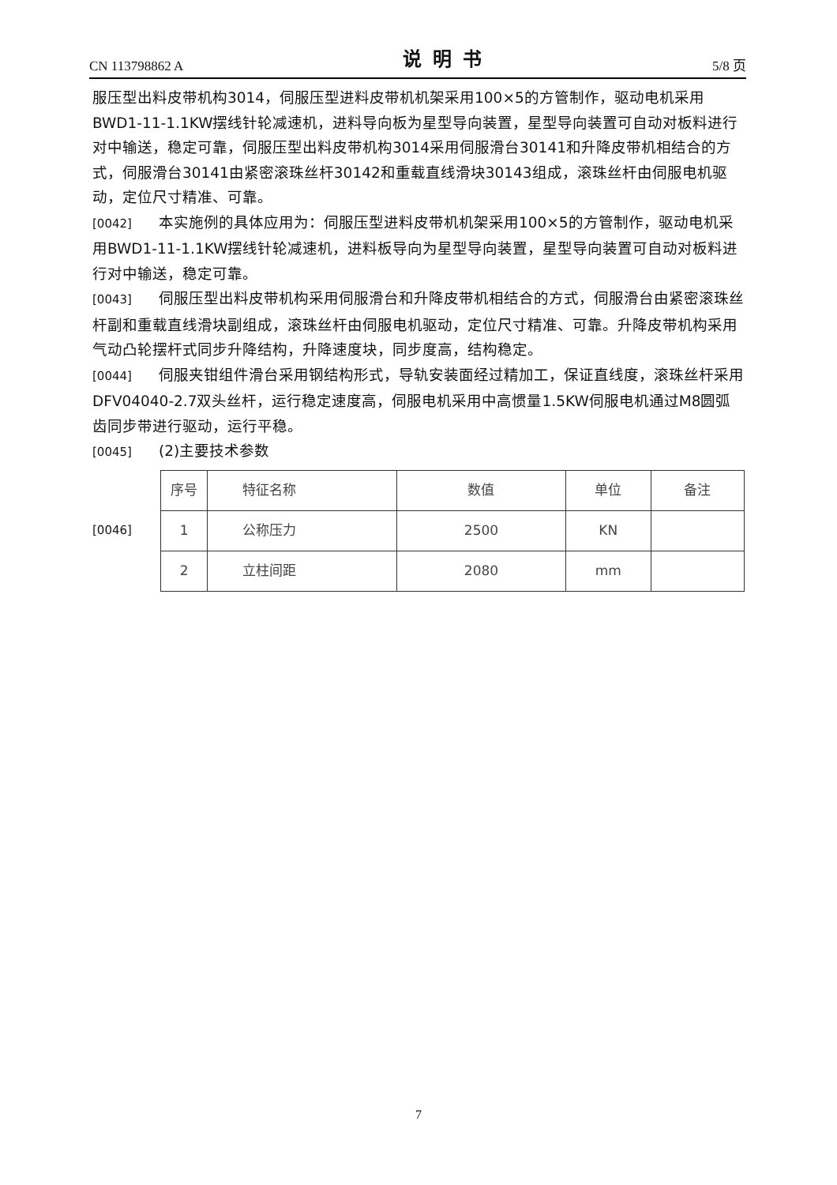CN 113798862 A 说明书 5/8 页
服压型出料皮带机构3014，伺服压型进料皮带机机架采用100×5的方管制作，驱动电机采用BWD1-11-1.1KW摆线针轮减速机，进料导向板为星型导向装置，星型导向装置可自动对板料进行对中输送，稳定可靠，伺服压型出料皮带机构3014采用伺服滑台30141和升降皮带机相结合的方式，伺服滑台30141由紧密滚珠丝杆30142和重载直线滑块30143组成，滚珠丝杆由伺服电机驱动，定位尺寸精准、可靠。
[0042] 本实施例的具体应用为：伺服压型进料皮带机机架采用100×5的方管制作，驱动电机采用BWD1-11-1.1KW摆线针轮减速机，进料板导向为星型导向装置，星型导向装置可自动对板料进行对中输送，稳定可靠。
[0043] 伺服压型出料皮带机构采用伺服滑台和升降皮带机相结合的方式，伺服滑台由紧密滚珠丝杆副和重载直线滑块副组成，滚珠丝杆由伺服电机驱动，定位尺寸精准、可靠。升降皮带机构采用气动凸轮摆杆式同步升降结构，升降速度块，同步度高，结构稳定。
[0044] 伺服夹钳组件滑台采用钢结构形式，导轨安装面经过精加工，保证直线度，滚珠丝杆采用DFV04040-2.7双头丝杆，运行稳定速度高，伺服电机采用中高惯量1.5KW伺服电机通过M8圆弧齿同步带进行驱动，运行平稳。
[0045] (2)主要技术参数
[0046]
| 序号 | 特征名称 | 数值 | 单位 | 备注 |
| 1 | 公称压力 | 2500 | KN | |
| 2 | 立柱间距 | 2080 | mm | |
7